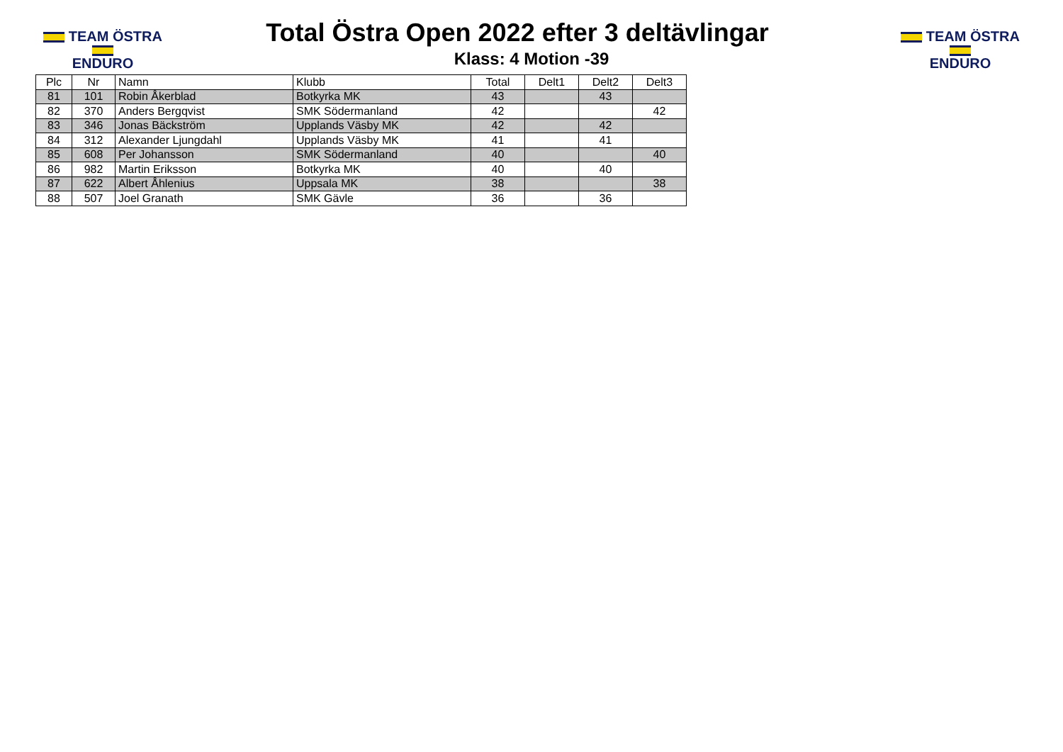TEAM ÖSTRA
ENDURO
TEAM ÖSTRA
ENDURO
Total Östra Open 2022 efter 3 deltävlingar
Klass: 4 Motion -39
| Plc | Nr | Namn | Klubb | Total | Delt1 | Delt2 | Delt3 |
| --- | --- | --- | --- | --- | --- | --- | --- |
| 81 | 101 | Robin Åkerblad | Botkyrka MK | 43 | | 43 | |
| 82 | 370 | Anders Bergqvist | SMK Södermanland | 42 | | | 42 |
| 83 | 346 | Jonas Bäckström | Upplands Väsby MK | 42 | | 42 | |
| 84 | 312 | Alexander Ljungdahl | Upplands Väsby MK | 41 | | 41 | |
| 85 | 608 | Per Johansson | SMK Södermanland | 40 | | | 40 |
| 86 | 982 | Martin Eriksson | Botkyrka MK | 40 | | 40 | |
| 87 | 622 | Albert Åhlenius | Uppsala MK | 38 | | | 38 |
| 88 | 507 | Joel Granath | SMK Gävle | 36 | | 36 | |